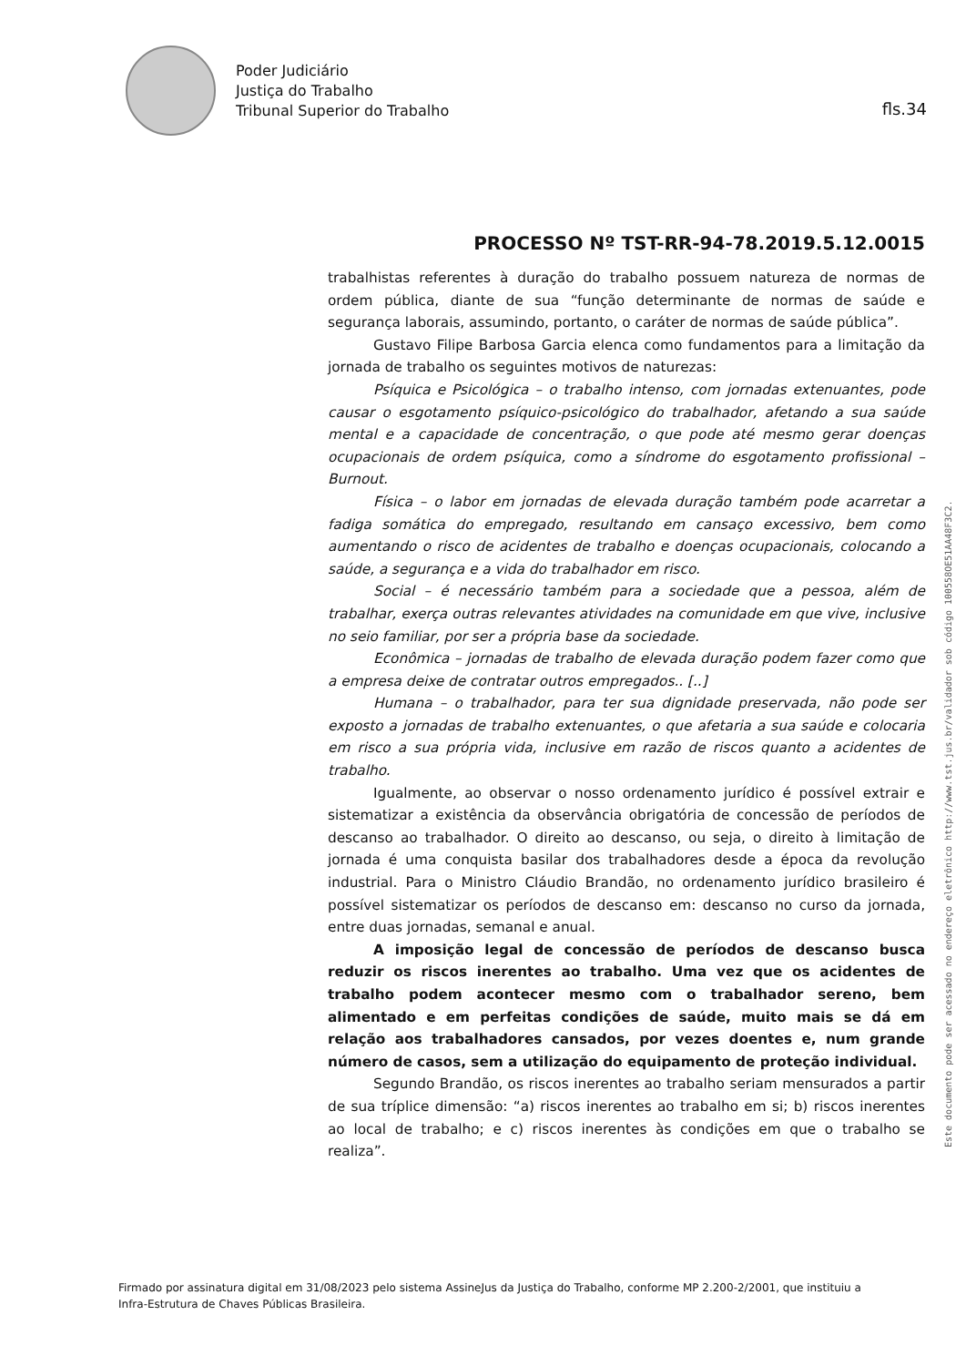Poder Judiciário
Justiça do Trabalho
Tribunal Superior do Trabalho
fls.34
Este documento pode ser acessado no endereço eletrônico http://www.tst.jus.br/validador sob código 100558OE51AA48F3C2.
PROCESSO Nº TST-RR-94-78.2019.5.12.0015
trabalhistas referentes à duração do trabalho possuem natureza de normas de ordem pública, diante de sua “função determinante de normas de saúde e segurança laborais, assumindo, portanto, o caráter de normas de saúde pública”.
Gustavo Filipe Barbosa Garcia elenca como fundamentos para a limitação da jornada de trabalho os seguintes motivos de naturezas:
Psíquica e Psicológica – o trabalho intenso, com jornadas extenuantes, pode causar o esgotamento psíquico-psicológico do trabalhador, afetando a sua saúde mental e a capacidade de concentração, o que pode até mesmo gerar doenças ocupacionais de ordem psíquica, como a síndrome do esgotamento profissional – Burnout.
Física – o labor em jornadas de elevada duração também pode acarretar a fadiga somática do empregado, resultando em cansaço excessivo, bem como aumentando o risco de acidentes de trabalho e doenças ocupacionais, colocando a saúde, a segurança e a vida do trabalhador em risco.
Social – é necessário também para a sociedade que a pessoa, além de trabalhar, exerça outras relevantes atividades na comunidade em que vive, inclusive no seio familiar, por ser a própria base da sociedade.
Econômica – jornadas de trabalho de elevada duração podem fazer como que a empresa deixe de contratar outros empregados.. [..]
Humana – o trabalhador, para ter sua dignidade preservada, não pode ser exposto a jornadas de trabalho extenuantes, o que afetaria a sua saúde e colocaria em risco a sua própria vida, inclusive em razão de riscos quanto a acidentes de trabalho.
Igualmente, ao observar o nosso ordenamento jurídico é possível extrair e sistematizar a existência da observância obrigatória de concessão de períodos de descanso ao trabalhador. O direito ao descanso, ou seja, o direito à limitação de jornada é uma conquista basilar dos trabalhadores desde a época da revolução industrial. Para o Ministro Cláudio Brandão, no ordenamento jurídico brasileiro é possível sistematizar os períodos de descanso em: descanso no curso da jornada, entre duas jornadas, semanal e anual.
A imposição legal de concessão de períodos de descanso busca reduzir os riscos inerentes ao trabalho. Uma vez que os acidentes de trabalho podem acontecer mesmo com o trabalhador sereno, bem alimentado e em perfeitas condições de saúde, muito mais se dá em relação aos trabalhadores cansados, por vezes doentes e, num grande número de casos, sem a utilização do equipamento de proteção individual.
Segundo Brandão, os riscos inerentes ao trabalho seriam mensurados a partir de sua tríplice dimensão: “a) riscos inerentes ao trabalho em si; b) riscos inerentes ao local de trabalho; e c) riscos inerentes às condições em que o trabalho se realiza”.
Firmado por assinatura digital em 31/08/2023 pelo sistema AssineJus da Justiça do Trabalho, conforme MP 2.200-2/2001, que instituiu a Infra-Estrutura de Chaves Públicas Brasileira.